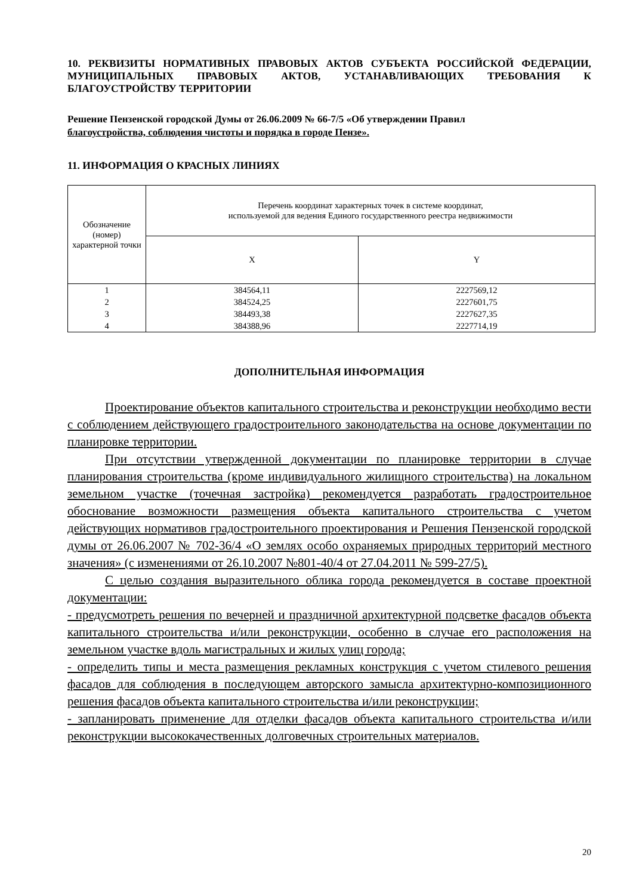10. РЕКВИЗИТЫ НОРМАТИВНЫХ ПРАВОВЫХ АКТОВ СУБЪЕКТА РОССИЙСКОЙ ФЕДЕРАЦИИ, МУНИЦИПАЛЬНЫХ ПРАВОВЫХ АКТОВ, УСТАНАВЛИВАЮЩИХ ТРЕБОВАНИЯ К БЛАГОУСТРОЙСТВУ ТЕРРИТОРИИ
Решение Пензенской городской Думы от 26.06.2009 № 66-7/5 «Об утверждении Правил
благоустройства, соблюдения чистоты и порядка в городе Пензе».
11. ИНФОРМАЦИЯ О КРАСНЫХ ЛИНИЯХ
| Обозначение (номер) характерной точки | Перечень координат характерных точек в системе координат, используемой для ведения Единого государственного реестра недвижимости | |
| --- | --- | --- |
| | X | Y |
| 1 | 384564,11 | 2227569,12 |
| 2 | 384524,25 | 2227601,75 |
| 3 | 384493,38 | 2227627,35 |
| 4 | 384388,96 | 2227714,19 |
ДОПОЛНИТЕЛЬНАЯ ИНФОРМАЦИЯ
Проектирование объектов капитального строительства и реконструкции необходимо вести с соблюдением действующего градостроительного законодательства на основе документации по планировке территории.
При отсутствии утвержденной документации по планировке территории в случае планирования строительства (кроме индивидуального жилищного строительства) на локальном земельном участке (точечная застройка) рекомендуется разработать градостроительное обоснование возможности размещения объекта капитального строительства с учетом действующих нормативов градостроительного проектирования и Решения Пензенской городской думы от 26.06.2007 № 702-36/4 «О землях особо охраняемых природных территорий местного значения» (с изменениями от 26.10.2007 №801-40/4 от 27.04.2011 № 599-27/5).
С целью создания выразительного облика города рекомендуется в составе проектной документации:
- предусмотреть решения по вечерней и праздничной архитектурной подсветке фасадов объекта капитального строительства и/или реконструкции, особенно в случае его расположения на земельном участке вдоль магистральных и жилых улиц города;
- определить типы и места размещения рекламных конструкция с учетом стилевого решения фасадов для соблюдения в последующем авторского замысла архитектурно-композиционного решения фасадов объекта капитального строительства и/или реконструкции;
- запланировать применение для отделки фасадов объекта капитального строительства и/или реконструкции высококачественных долговечных строительных материалов.
20